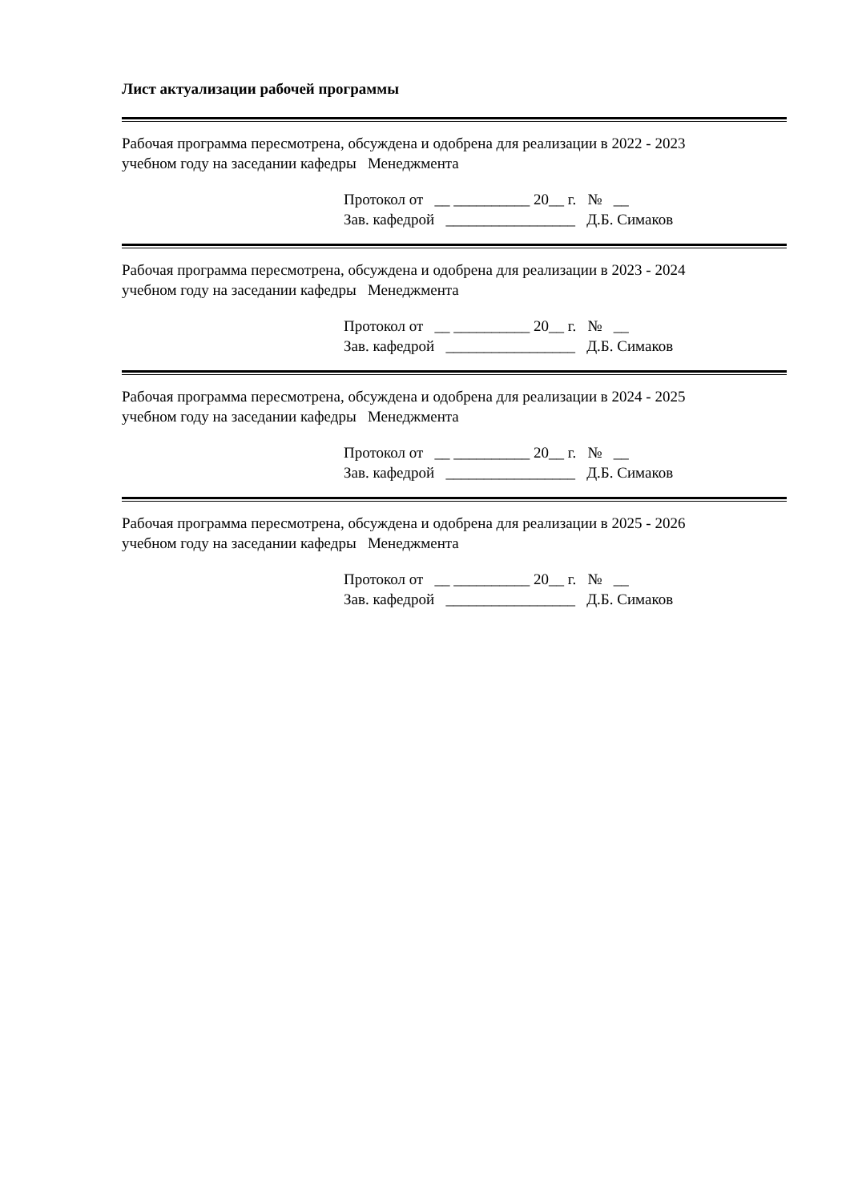Лист актуализации рабочей программы
Рабочая программа пересмотрена, обсуждена и одобрена для реализации в 2022 - 2023
учебном году на заседании кафедры Менеджмента
Протокол от __ __________ 20__ г. № __
Зав. кафедрой _________________ Д.Б. Симаков
Рабочая программа пересмотрена, обсуждена и одобрена для реализации в 2023 - 2024
учебном году на заседании кафедры Менеджмента
Протокол от __ __________ 20__ г. № __
Зав. кафедрой _________________ Д.Б. Симаков
Рабочая программа пересмотрена, обсуждена и одобрена для реализации в 2024 - 2025
учебном году на заседании кафедры Менеджмента
Протокол от __ __________ 20__ г. № __
Зав. кафедрой _________________ Д.Б. Симаков
Рабочая программа пересмотрена, обсуждена и одобрена для реализации в 2025 - 2026
учебном году на заседании кафедры Менеджмента
Протокол от __ __________ 20__ г. № __
Зав. кафедрой _________________ Д.Б. Симаков